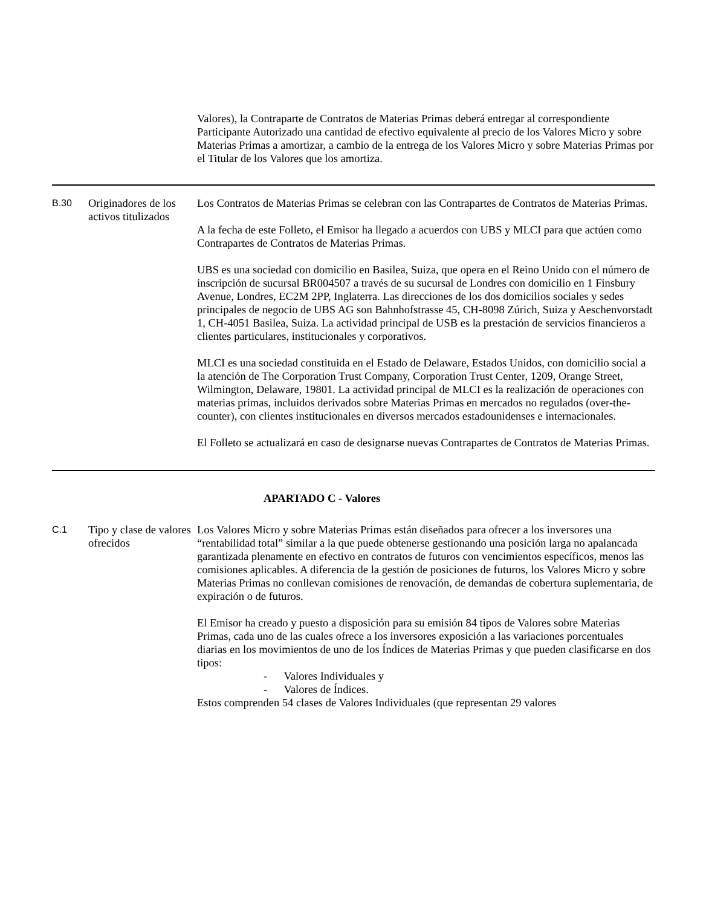| | | Valores), la Contraparte de Contratos de Materias Primas deberá entregar al correspondiente Participante Autorizado una cantidad de efectivo equivalente al precio de los Valores Micro y sobre Materias Primas a amortizar, a cambio de la entrega de los Valores Micro y sobre Materias Primas por el Titular de los Valores que los amortiza. |
| B.30 | Originadores de los activos titulizados | Los Contratos de Materias Primas se celebran con las Contrapartes de Contratos de Materias Primas. A la fecha de este Folleto, el Emisor ha llegado a acuerdos con UBS y MLCI para que actúen como Contrapartes de Contratos de Materias Primas. UBS es una sociedad con domicilio en Basilea, Suiza, que opera en el Reino Unido con el número de inscripción de sucursal BR004507 a través de su sucursal de Londres con domicilio en 1 Finsbury Avenue, Londres, EC2M 2PP, Inglaterra. Las direcciones de los dos domicilios sociales y sedes principales de negocio de UBS AG son Bahnhofstrasse 45, CH-8098 Zúrich, Suiza y Aeschenvorstadt 1, CH-4051 Basilea, Suiza. La actividad principal de USB es la prestación de servicios financieros a clientes particulares, institucionales y corporativos. MLCI es una sociedad constituida en el Estado de Delaware, Estados Unidos, con domicilio social a la atención de The Corporation Trust Company, Corporation Trust Center, 1209, Orange Street, Wilmington, Delaware, 19801. La actividad principal de MLCI es la realización de operaciones con materias primas, incluidos derivados sobre Materias Primas en mercados no regulados (over-the-counter), con clientes institucionales en diversos mercados estadounidenses e internacionales. El Folleto se actualizará en caso de designarse nuevas Contrapartes de Contratos de Materias Primas. |
| APARTADO C - Valores | | |
| C.1 | Tipo y clase de valores ofrecidos | Los Valores Micro y sobre Materias Primas están diseñados para ofrecer a los inversores una “rentabilidad total” similar a la que puede obtenerse gestionando una posición larga no apalancada garantizada plenamente en efectivo en contratos de futuros con vencimientos específicos, menos las comisiones aplicables. A diferencia de la gestión de posiciones de futuros, los Valores Micro y sobre Materias Primas no conllevan comisiones de renovación, de demandas de cobertura suplementaria, de expiración o de futuros. El Emisor ha creado y puesto a disposición para su emisión 84 tipos de Valores sobre Materias Primas, cada uno de las cuales ofrece a los inversores exposición a las variaciones porcentuales diarias en los movimientos de uno de los Índices de Materias Primas y que pueden clasificarse en dos tipos: - Valores Individuales y - Valores de Índices. Estos comprenden 54 clases de Valores Individuales (que representan 29 valores |